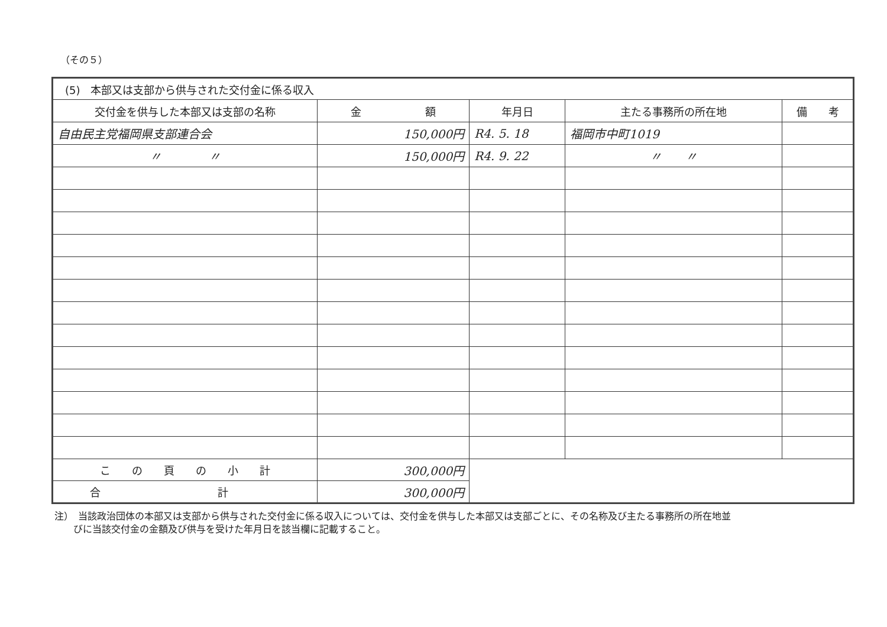（その５）
| (5) 本部又は支部から供与された交付金に係る収入 | | | | |
| 交付金を供与した本部又は支部の名称 | 金 額 | 年月日 | 主たる事務所の所在地 | 備 考 |
| 自由民主党福岡県支部連合会 | 150,000円 | R4. 5. 18 | 福岡市中町1019 | |
| 〃 〃 | 150,000円 | R4. 9. 22 | 〃 〃 | |
| こ の 頁 の 小 計 | 300,000円 | | | |
| 合 計 | 300,000円 | | | |
注）　当該政治団体の本部又は支部から供与された交付金に係る収入については、交付金を供与した本部又は支部ごとに、その名称及び主たる事務所の所在地並
　　びに当該交付金の金額及び供与を受けた年月日を該当欄に記載すること。